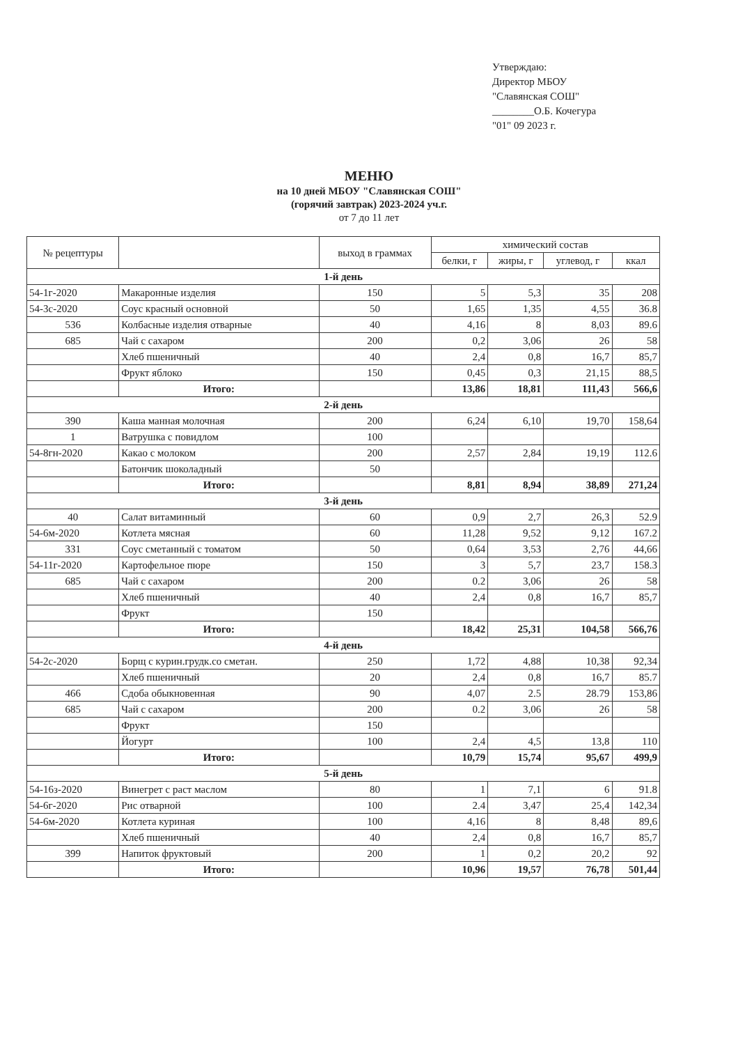Утверждаю:
Директор МБОУ
"Славянская СОШ"
________О.Б. Кочегура
"01" 09 2023 г.
МЕНЮ
на 10 дней МБОУ "Славянская СОШ"
(горячий завтрак) 2023-2024 уч.г.
от 7 до 11 лет
| № рецептуры | | выход в граммах | химический состав | | | |
| --- | --- | --- | --- | --- | --- | --- |
| | | | белки, г | жиры, г | углевод, г | ккал |
| 1-й день | | | | | | |
| 54-1г-2020 | Макаронные изделия | 150 | 5 | 5,3 | 35 | 208 |
| 54-3с-2020 | Соус красный основной | 50 | 1,65 | 1,35 | 4,55 | 36.8 |
| 536 | Колбасные изделия отварные | 40 | 4,16 | 8 | 8,03 | 89.6 |
| 685 | Чай с сахаром | 200 | 0,2 | 3,06 | 26 | 58 |
| | Хлеб пшеничный | 40 | 2,4 | 0,8 | 16,7 | 85,7 |
| | Фрукт яблоко | 150 | 0,45 | 0,3 | 21,15 | 88,5 |
| | Итого: | | 13,86 | 18,81 | 111,43 | 566,6 |
| 2-й день | | | | | | |
| 390 | Каша манная молочная | 200 | 6,24 | 6,10 | 19,70 | 158,64 |
| 1 | Ватрушка с повидлом | 100 | | | | |
| 54-8гн-2020 | Какао с молоком | 200 | 2,57 | 2,84 | 19,19 | 112.6 |
| | Батончик шоколадный | 50 | | | | |
| | Итого: | | 8,81 | 8,94 | 38,89 | 271,24 |
| 3-й день | | | | | | |
| 40 | Салат витаминный | 60 | 0,9 | 2,7 | 26,3 | 52.9 |
| 54-6м-2020 | Котлета мясная | 60 | 11,28 | 9,52 | 9,12 | 167.2 |
| 331 | Соус сметанный с томатом | 50 | 0,64 | 3,53 | 2,76 | 44,66 |
| 54-11г-2020 | Картофельное пюре | 150 | 3 | 5,7 | 23,7 | 158.3 |
| 685 | Чай с сахаром | 200 | 0.2 | 3,06 | 26 | 58 |
| | Хлеб пшеничный | 40 | 2,4 | 0,8 | 16,7 | 85,7 |
| | Фрукт | 150 | | | | |
| | Итого: | | 18,42 | 25,31 | 104,58 | 566,76 |
| 4-й день | | | | | | |
| 54-2с-2020 | Борщ с курин.грудк.со сметан. | 250 | 1,72 | 4,88 | 10,38 | 92,34 |
| | Хлеб пшеничный | 20 | 2,4 | 0,8 | 16,7 | 85.7 |
| 466 | Сдоба обыкновенная | 90 | 4,07 | 2.5 | 28.79 | 153,86 |
| 685 | Чай с сахаром | 200 | 0.2 | 3,06 | 26 | 58 |
| | Фрукт | 150 | | | | |
| | Йогурт | 100 | 2,4 | 4,5 | 13,8 | 110 |
| | Итого: | | 10,79 | 15,74 | 95,67 | 499,9 |
| 5-й день | | | | | | |
| 54-16з-2020 | Винегрет с раст маслом | 80 | 1 | 7,1 | 6 | 91.8 |
| 54-6г-2020 | Рис отварной | 100 | 2.4 | 3,47 | 25,4 | 142,34 |
| 54-6м-2020 | Котлета куриная | 100 | 4,16 | 8 | 8,48 | 89,6 |
| | Хлеб пшеничный | 40 | 2,4 | 0,8 | 16,7 | 85,7 |
| 399 | Напиток фруктовый | 200 | 1 | 0,2 | 20,2 | 92 |
| | Итого: | | 10,96 | 19,57 | 76,78 | 501,44 |